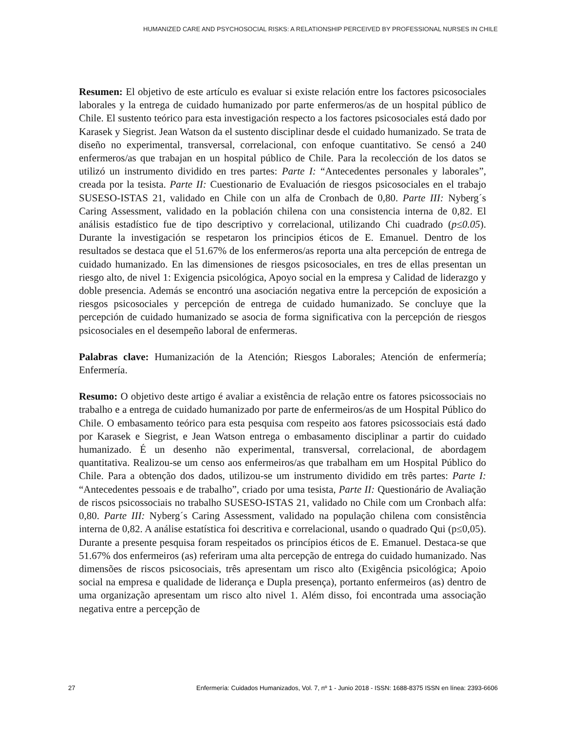HUMANIZED CARE AND PSYCHOSOCIAL RISKS: A RELATIONSHIP PERCEIVED BY PROFESSIONAL NURSES IN CHILE
Resumen: El objetivo de este artículo es evaluar si existe relación entre los factores psicosociales laborales y la entrega de cuidado humanizado por parte enfermeros/as de un hospital público de Chile. El sustento teórico para esta investigación respecto a los factores psicosociales está dado por Karasek y Siegrist. Jean Watson da el sustento disciplinar desde el cuidado humanizado. Se trata de diseño no experimental, transversal, correlacional, con enfoque cuantitativo. Se censó a 240 enfermeros/as que trabajan en un hospital público de Chile. Para la recolección de los datos se utilizó un instrumento dividido en tres partes: Parte I: “Antecedentes personales y laborales”, creada por la tesista. Parte II: Cuestionario de Evaluación de riesgos psicosociales en el trabajo SUSESO-ISTAS 21, validado en Chile con un alfa de Cronbach de 0,80. Parte III: Nyberg´s Caring Assessment, validado en la población chilena con una consistencia interna de 0,82. El análisis estadístico fue de tipo descriptivo y correlacional, utilizando Chi cuadrado (p≤0.05). Durante la investigación se respetaron los principios éticos de E. Emanuel. Dentro de los resultados se destaca que el 51.67% de los enfermeros/as reporta una alta percepción de entrega de cuidado humanizado. En las dimensiones de riesgos psicosociales, en tres de ellas presentan un riesgo alto, de nivel 1: Exigencia psicológica, Apoyo social en la empresa y Calidad de liderazgo y doble presencia. Además se encontró una asociación negativa entre la percepción de exposición a riesgos psicosociales y percepción de entrega de cuidado humanizado. Se concluye que la percepción de cuidado humanizado se asocia de forma significativa con la percepción de riesgos psicosociales en el desempeño laboral de enfermeras.
Palabras clave: Humanización de la Atención; Riesgos Laborales; Atención de enfermería; Enfermería.
Resumo: O objetivo deste artigo é avaliar a existência de relação entre os fatores psicossociais no trabalho e a entrega de cuidado humanizado por parte de enfermeiros/as de um Hospital Público do Chile. O embasamento teórico para esta pesquisa com respeito aos fatores psicossociais está dado por Karasek e Siegrist, e Jean Watson entrega o embasamento disciplinar a partir do cuidado humanizado. É un desenho não experimental, transversal, correlacional, de abordagem quantitativa. Realizou-se um censo aos enfermeiros/as que trabalham em um Hospital Público do Chile. Para a obtenção dos dados, utilizou-se um instrumento dividido em três partes: Parte I: “Antecedentes pessoais e de trabalho”, criado por uma tesista, Parte II: Questionário de Avaliação de riscos psicossociais no trabalho SUSESO-ISTAS 21, validado no Chile com um Cronbach alfa: 0,80. Parte III: Nyberg´s Caring Assessment, validado na população chilena com consistência interna de 0,82. A análise estatística foi descritiva e correlacional, usando o quadrado Qui (p≤0,05). Durante a presente pesquisa foram respeitados os princípios éticos de E. Emanuel. Destaca-se que 51.67% dos enfermeiros (as) referiram uma alta percepção de entrega do cuidado humanizado. Nas dimensões de riscos psicosociais, três apresentam um risco alto (Exigência psicológica; Apoio social na empresa e qualidade de liderança e Dupla presença), portanto enfermeiros (as) dentro de uma organização apresentam um risco alto nivel 1. Além disso, foi encontrada uma associação negativa entre a percepção de
27 Enfermería: Cuidados Humanizados, Vol. 7, nº 1 - Junio 2018 - ISSN: 1688-8375 ISSN en línea: 2393-6606